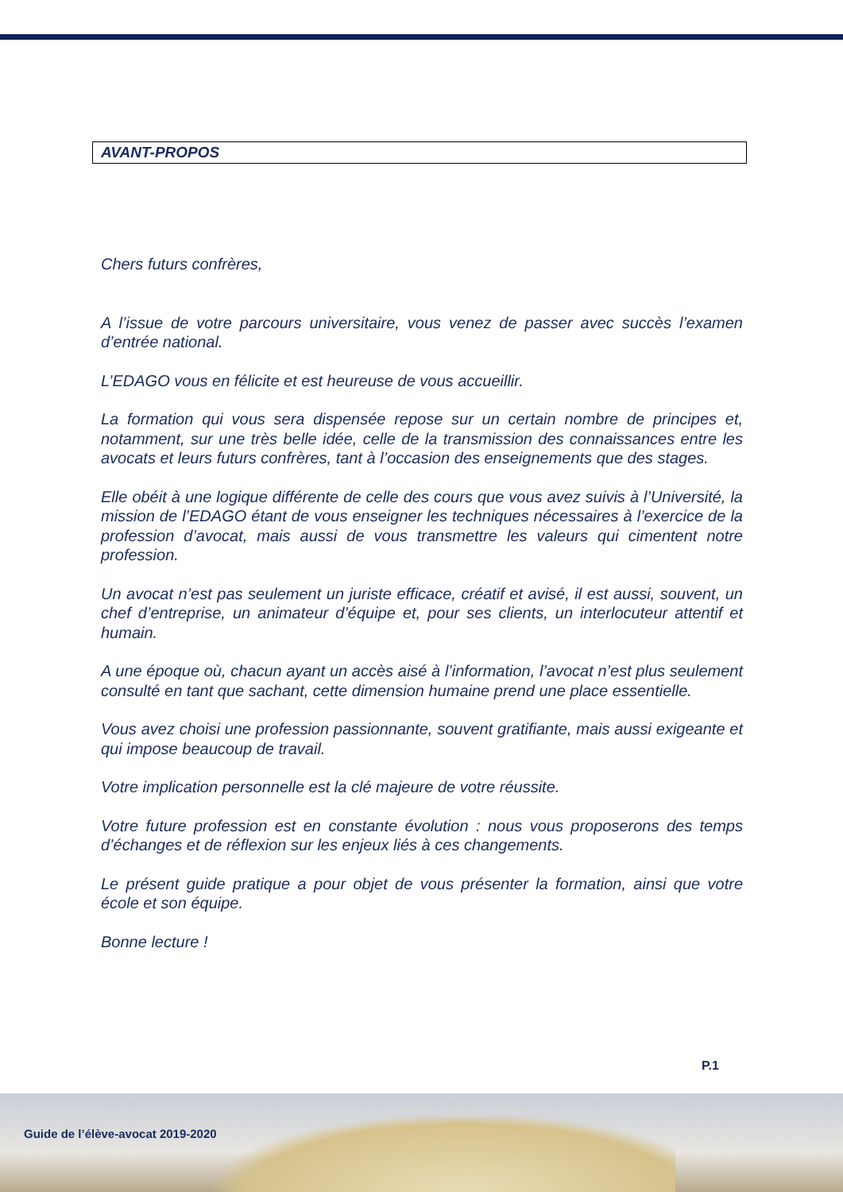AVANT-PROPOS
Chers futurs confrères,
A l’issue de votre parcours universitaire, vous venez de passer avec succès l’examen d’entrée national.
L’EDAGO vous en félicite et est heureuse de vous accueillir.
La formation qui vous sera dispensée repose sur un certain nombre de principes et, notamment, sur une très belle idée, celle de la transmission des connaissances entre les avocats et leurs futurs confrères, tant à l’occasion des enseignements que des stages.
Elle obéit à une logique différente de celle des cours que vous avez suivis à l’Université, la mission de l’EDAGO étant de vous enseigner les techniques nécessaires à l’exercice de la profession d’avocat, mais aussi de vous transmettre les valeurs qui cimentent notre profession.
Un avocat n’est pas seulement un juriste efficace, créatif et avisé, il est aussi, souvent, un chef d’entreprise, un animateur d’équipe et, pour ses clients, un interlocuteur attentif et humain.
A une époque où, chacun ayant un accès aisé à l’information, l’avocat n’est plus seulement consulté en tant que sachant, cette dimension humaine prend une place essentielle.
Vous avez choisi une profession passionnante, souvent gratifiante, mais aussi exigeante et qui impose beaucoup de travail.
Votre implication personnelle est la clé majeure de votre réussite.
Votre future profession est en constante évolution : nous vous proposerons des temps d’échanges et de réflexion sur les enjeux liés à ces changements.
Le présent guide pratique a pour objet de vous présenter la formation, ainsi que votre école et son équipe.
Bonne lecture !
P.1
Guide de l’élève-avocat 2019-2020